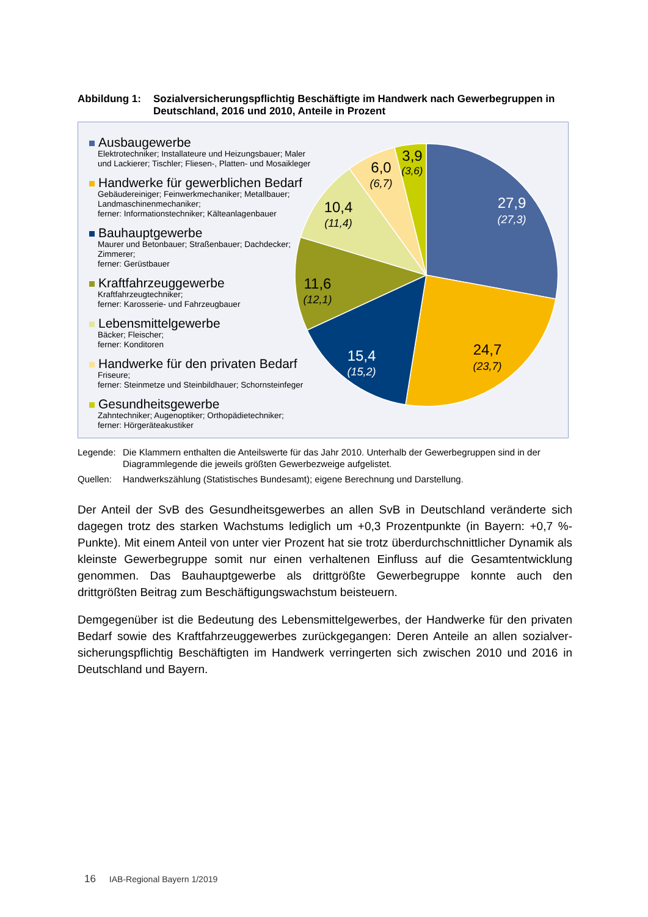Abbildung 1: Sozialversicherungspflichtig Beschäftigte im Handwerk nach Gewerbegruppen in Deutschland, 2016 und 2010, Anteile in Prozent
Ausbaugewerbe
Elektrotechniker; Installateure und Heizungsbauer; Maler und Lackierer; Tischler; Fliesen-, Platten- und Mosaikleger
Handwerke für gewerblichen Bedarf
Gebäudereiniger; Feinwerkmechaniker; Metallbauer; Landmaschinenmechaniker;
ferner: Informationstechniker; Kälteanlagenbauer
Bauhauptgewerbe
Maurer und Betonbauer; Straßenbauer; Dachdecker; Zimmerer;
ferner: Gerüstbauer
Kraftfahrzeuggewerbe
Kraftfahrzeugtechniker;
ferner: Karosserie- und Fahrzeugbauer
Lebensmittelgewerbe
Bäcker; Fleischer;
ferner: Konditoren
Handwerke für den privaten Bedarf
Friseure;
ferner: Steinmetze und Steinbildhauer; Schornsteinfeger
Gesundheitsgewerbe
Zahntechniker; Augenoptiker; Orthopädietechniker;
ferner: Hörgeräteakustiker
27,9
(27,3)
24,7
(23,7)
15,4
(15,2)
11,6
(12,1)
10,4
(11,4)
6,0
(6,7)
3,9
(3,6)
Legende: Die Klammern enthalten die Anteilswerte für das Jahr 2010. Unterhalb der Gewerbegruppen sind in der Diagrammlegende die jeweils größten Gewerbezweige aufgelistet.
Quellen: Handwerkszählung (Statistisches Bundesamt); eigene Berechnung und Darstellung.
Der Anteil der SvB des Gesundheitsgewerbes an allen SvB in Deutschland veränderte sich dagegen trotz des starken Wachstums lediglich um +0,3 Prozentpunkte (in Bayern: +0,7 %-Punkte). Mit einem Anteil von unter vier Prozent hat sie trotz überdurchschnittlicher Dynamik als kleinste Gewerbegruppe somit nur einen verhaltenen Einfluss auf die Gesamt­entwicklung genommen. Das Bauhauptgewerbe als drittgrößte Gewerbegruppe konnte auch den drittgrößten Beitrag zum Beschäftigungswachstum beisteuern.
Demgegenüber ist die Bedeutung des Lebensmittelgewerbes, der Handwerke für den privaten Bedarf sowie des Kraftfahrzeuggewerbes zurückgegangen: Deren Anteile an allen sozialver­sicherungspflichtig Beschäftigten im Handwerk verringerten sich zwischen 2010 und 2016 in Deutschland und Bayern.
16 IAB-Regional Bayern 1/2019